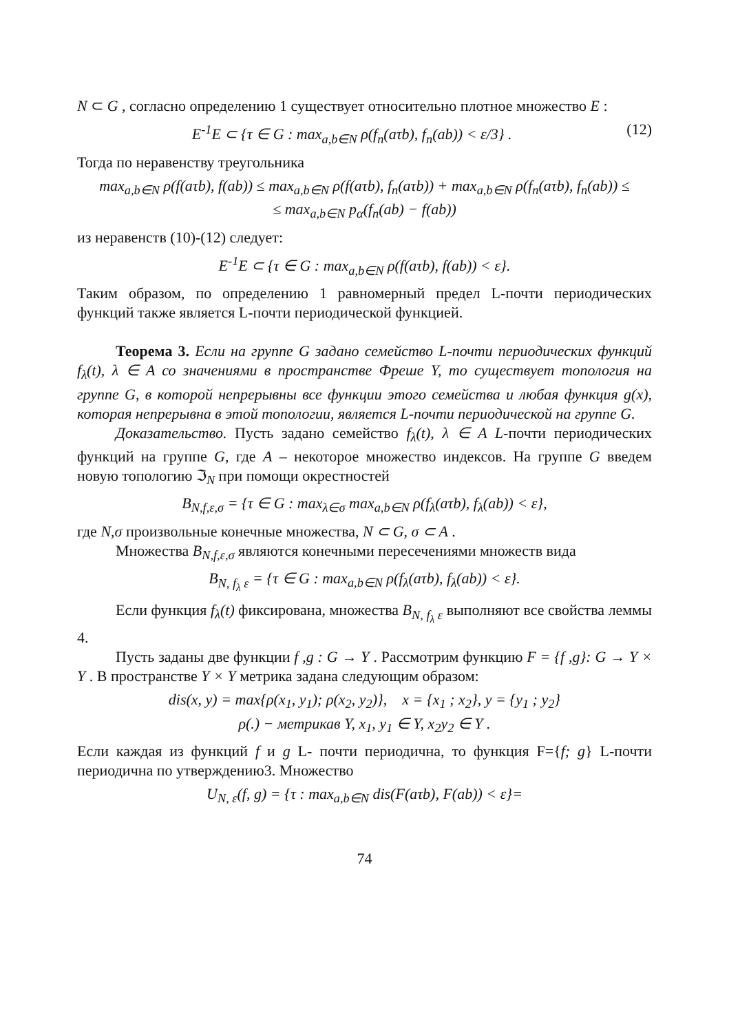N ⊂ G , согласно определению 1 существует относительно плотное множество E :
E<sup>-1</sup>E ⊂ {τ ∈ G : max<sub>a,b∈N</sub> ρ(f<sub>n</sub>(aτb), f<sub>n</sub>(ab)) < ε/3} . (12)
Тогда по неравенству треугольника
max<sub>a,b∈N</sub> ρ(f(aτb), f(ab)) ≤ max<sub>a,b∈N</sub> ρ(f(aτb), f<sub>n</sub>(aτb)) + max<sub>a,b∈N</sub> ρ(f<sub>n</sub>(aτb), f<sub>n</sub>(ab)) ≤
≤ max<sub>a,b∈N</sub> p<sub>α</sub>(f<sub>n</sub>(ab) − f(ab))
из неравенств (10)-(12) следует:
E<sup>-1</sup>E ⊂ {τ ∈ G : max<sub>a,b∈N</sub> ρ(f(aτb), f(ab)) < ε}.
Таким образом, по определению 1 равномерный предел L-почти периодических функций также является L-почти периодической функцией.
Теорема 3. Если на группе G задано семейство L-почти периодических функций f<sub>λ</sub>(t), λ ∈ A со значениями в пространстве Фреше Y, то существует топология на группе G, в которой непрерывны все функции этого семейства и любая функция g(x), которая непрерывна в этой топологии, является L-почти периодической на группе G.
Доказательство. Пусть задано семейство f<sub>λ</sub>(t), λ ∈ A L-почти периодических функций на группе G, где A – некоторое множество индексов. На группе G введем новую топологию ℑ<sub>N</sub> при помощи окрестностей
B<sub>N,f,ε,σ</sub> = {τ ∈ G : max<sub>λ∈σ</sub> max<sub>a,b∈N</sub> ρ(f<sub>λ</sub>(aτb), f<sub>λ</sub>(ab)) < ε},
где N,σ произвольные конечные множества, N ⊂ G, σ ⊂ A .
Множества B<sub>N,f,ε,σ</sub> являются конечными пересечениями множеств вида
B<sub>N, f<sub>λ</sub> ε</sub> = {τ ∈ G : max<sub>a,b∈N</sub> ρ(f<sub>λ</sub>(aτb), f<sub>λ</sub>(ab)) < ε}.
Если функция f<sub>λ</sub>(t) фиксирована, множества B<sub>N, f<sub>λ</sub> ε</sub> выполняют все свойства леммы 4.
Пусть заданы две функции f ,g : G → Y . Рассмотрим функцию F = {f ,g}: G → Y × Y . В пространстве Y × Y метрика задана следующим образом:
dis(x, y) = max{ρ(x<sub>1</sub>, y<sub>1</sub>); ρ(x<sub>2</sub>, y<sub>2</sub>)}, x = {x<sub>1</sub> ; x<sub>2</sub>}, y = {y<sub>1</sub> ; y<sub>2</sub>}
ρ(.) − метрикав Y, x<sub>1</sub>, y<sub>1</sub> ∈ Y, x<sub>2</sub>y<sub>2</sub> ∈ Y .
Если каждая из функций f и g L- почти периодична, то функция F={f; g} L-почти периодична по утверждению3. Множество
U<sub>N, ε</sub>(f, g) = {τ : max<sub>a,b∈N</sub> dis(F(aτb), F(ab)) < ε}=
74